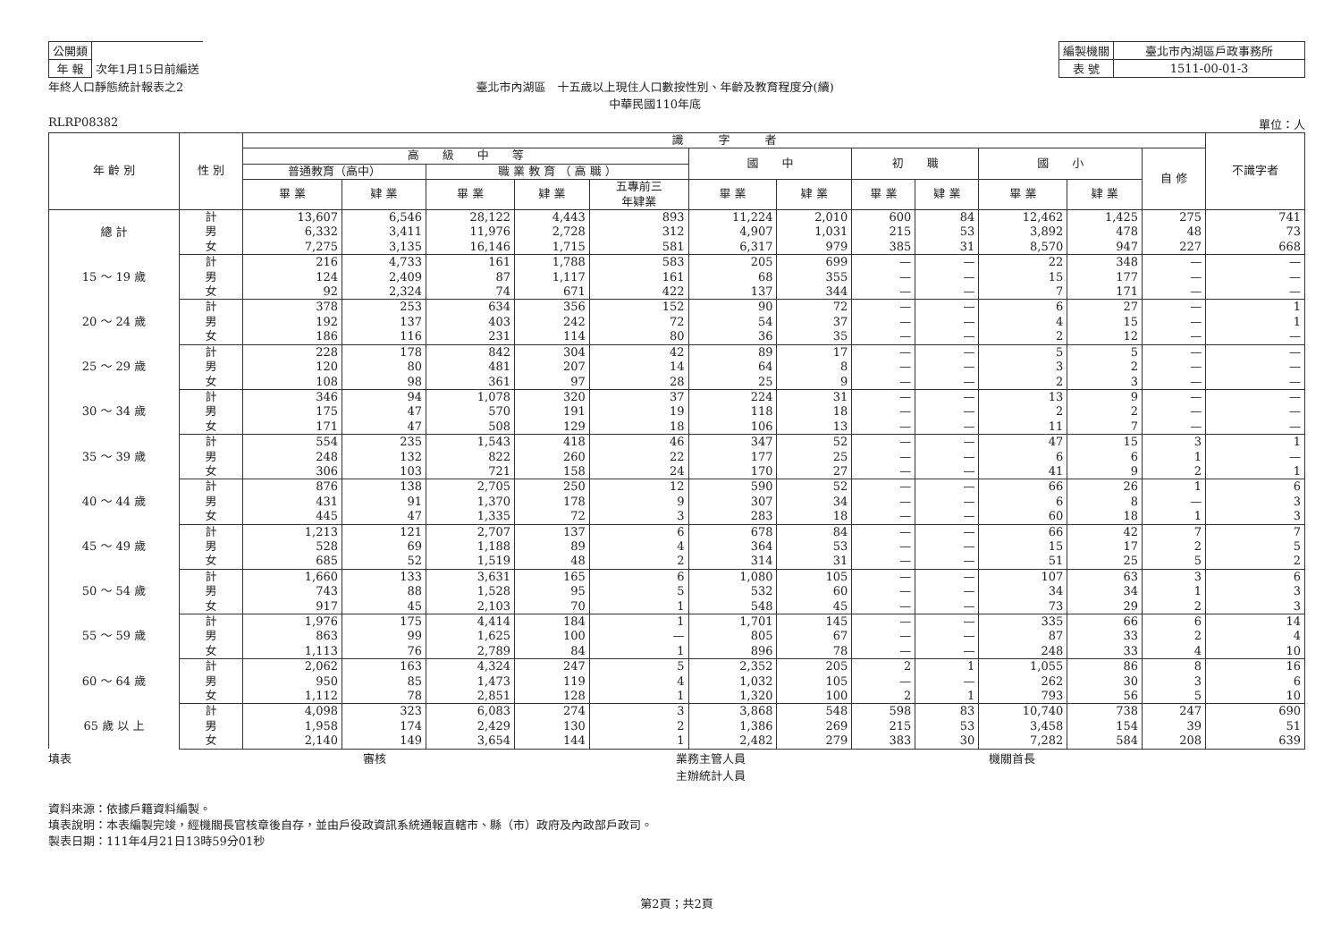| 公開類 | |
| 年 報 | 次年1月15日前編送 |
| 編製機關 | 臺北市內湖區戶政事務所 |
| 表 號 | 1511-00-01-3 |
年終人口靜態統計報表之2 臺北市內湖區　十五歲以上現住人口數按性別、年齡及教育程度分(續)
中華民國110年底
RLRP08382 單位：人
| 年 齡 別 | 性 別 | 識 字 者 | | | | | | | | | | | | 不識字者 |
| --- | --- | --- | --- | --- | --- | --- | --- | --- | --- | --- | --- | --- | --- | --- |
| | | 高 級 中 等 | | | | | 國 中 | | 初 職 | | 國 小 | | 自 修 | |
| | | 普通教育（高中） | | 職 業 教 育 （ 高 職 ） | | | | | | | | | | |
| | | 畢 業 | 肄 業 | 畢 業 | 肄 業 | 五專前三 年肄業 | 畢 業 | 肄 業 | 畢 業 | 肄 業 | 畢 業 | 肄 業 | | |
| 總 計 | 計 | 13,607 | 6,546 | 28,122 | 4,443 | 893 | 11,224 | 2,010 | 600 | 84 | 12,462 | 1,425 | 275 | 741 |
| | 男 | 6,332 | 3,411 | 11,976 | 2,728 | 312 | 4,907 | 1,031 | 215 | 53 | 3,892 | 478 | 48 | 73 |
| | 女 | 7,275 | 3,135 | 16,146 | 1,715 | 581 | 6,317 | 979 | 385 | 31 | 8,570 | 947 | 227 | 668 |
| 15 ～ 19 歲 | 計 | 216 | 4,733 | 161 | 1,788 | 583 | 205 | 699 | — | — | 22 | 348 | — | — |
| | 男 | 124 | 2,409 | 87 | 1,117 | 161 | 68 | 355 | — | — | 15 | 177 | — | — |
| | 女 | 92 | 2,324 | 74 | 671 | 422 | 137 | 344 | — | — | 7 | 171 | — | — |
| 20 ～ 24 歲 | 計 | 378 | 253 | 634 | 356 | 152 | 90 | 72 | — | — | 6 | 27 | — | 1 |
| | 男 | 192 | 137 | 403 | 242 | 72 | 54 | 37 | — | — | 4 | 15 | — | 1 |
| | 女 | 186 | 116 | 231 | 114 | 80 | 36 | 35 | — | — | 2 | 12 | — | — |
| 25 ～ 29 歲 | 計 | 228 | 178 | 842 | 304 | 42 | 89 | 17 | — | — | 5 | 5 | — | — |
| | 男 | 120 | 80 | 481 | 207 | 14 | 64 | 8 | — | — | 3 | 2 | — | — |
| | 女 | 108 | 98 | 361 | 97 | 28 | 25 | 9 | — | — | 2 | 3 | — | — |
| 30 ～ 34 歲 | 計 | 346 | 94 | 1,078 | 320 | 37 | 224 | 31 | — | — | 13 | 9 | — | — |
| | 男 | 175 | 47 | 570 | 191 | 19 | 118 | 18 | — | — | 2 | 2 | — | — |
| | 女 | 171 | 47 | 508 | 129 | 18 | 106 | 13 | — | — | 11 | 7 | — | — |
| 35 ～ 39 歲 | 計 | 554 | 235 | 1,543 | 418 | 46 | 347 | 52 | — | — | 47 | 15 | 3 | 1 |
| | 男 | 248 | 132 | 822 | 260 | 22 | 177 | 25 | — | — | 6 | 6 | 1 | — |
| | 女 | 306 | 103 | 721 | 158 | 24 | 170 | 27 | — | — | 41 | 9 | 2 | 1 |
| 40 ～ 44 歲 | 計 | 876 | 138 | 2,705 | 250 | 12 | 590 | 52 | — | — | 66 | 26 | 1 | 6 |
| | 男 | 431 | 91 | 1,370 | 178 | 9 | 307 | 34 | — | — | 6 | 8 | — | 3 |
| | 女 | 445 | 47 | 1,335 | 72 | 3 | 283 | 18 | — | — | 60 | 18 | 1 | 3 |
| 45 ～ 49 歲 | 計 | 1,213 | 121 | 2,707 | 137 | 6 | 678 | 84 | — | — | 66 | 42 | 7 | 7 |
| | 男 | 528 | 69 | 1,188 | 89 | 4 | 364 | 53 | — | — | 15 | 17 | 2 | 5 |
| | 女 | 685 | 52 | 1,519 | 48 | 2 | 314 | 31 | — | — | 51 | 25 | 5 | 2 |
| 50 ～ 54 歲 | 計 | 1,660 | 133 | 3,631 | 165 | 6 | 1,080 | 105 | — | — | 107 | 63 | 3 | 6 |
| | 男 | 743 | 88 | 1,528 | 95 | 5 | 532 | 60 | — | — | 34 | 34 | 1 | 3 |
| | 女 | 917 | 45 | 2,103 | 70 | 1 | 548 | 45 | — | — | 73 | 29 | 2 | 3 |
| 55 ～ 59 歲 | 計 | 1,976 | 175 | 4,414 | 184 | 1 | 1,701 | 145 | — | — | 335 | 66 | 6 | 14 |
| | 男 | 863 | 99 | 1,625 | 100 | — | 805 | 67 | — | — | 87 | 33 | 2 | 4 |
| | 女 | 1,113 | 76 | 2,789 | 84 | 1 | 896 | 78 | — | — | 248 | 33 | 4 | 10 |
| 60 ～ 64 歲 | 計 | 2,062 | 163 | 4,324 | 247 | 5 | 2,352 | 205 | 2 | 1 | 1,055 | 86 | 8 | 16 |
| | 男 | 950 | 85 | 1,473 | 119 | 4 | 1,032 | 105 | — | — | 262 | 30 | 3 | 6 |
| | 女 | 1,112 | 78 | 2,851 | 128 | 1 | 1,320 | 100 | 2 | 1 | 793 | 56 | 5 | 10 |
| 65 歲 以 上 | 計 | 4,098 | 323 | 6,083 | 274 | 3 | 3,868 | 548 | 598 | 83 | 10,740 | 738 | 247 | 690 |
| | 男 | 1,958 | 174 | 2,429 | 130 | 2 | 1,386 | 269 | 215 | 53 | 3,458 | 154 | 39 | 51 |
| | 女 | 2,140 | 149 | 3,654 | 144 | 1 | 2,482 | 279 | 383 | 30 | 7,282 | 584 | 208 | 639 |
填表 審核 業務主管人員
主辦統計人員 機關首長
資料來源：依據戶籍資料編製。
填表說明：本表編製完竣，經機關長官核章後自存，並由戶役政資訊系統通報直轄市、縣（市）政府及內政部戶政司。
製表日期：111年4月21日13時59分01秒
第2頁；共2頁